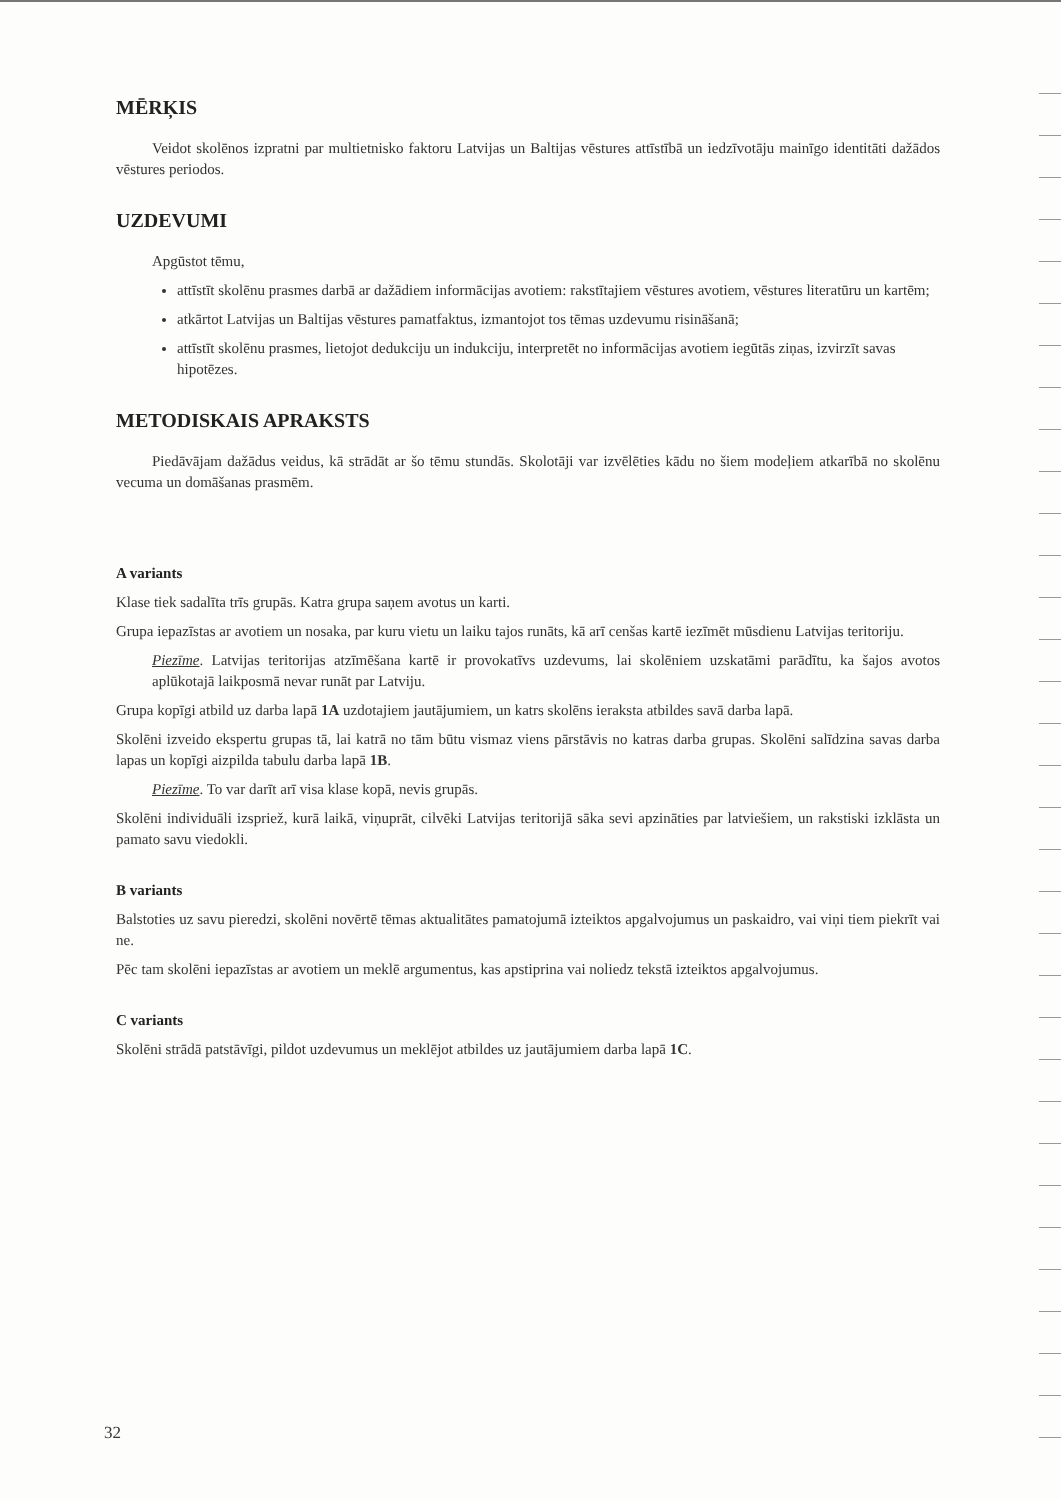MĒRĶIS
Veidot skolēnos izpratni par multietnisko faktoru Latvijas un Baltijas vēstures attīstībā un iedzīvotāju mainīgo identitāti dažādos vēstures periodos.
UZDEVUMI
Apgūstot tēmu,
attīstīt skolēnu prasmes darbā ar dažādiem informācijas avotiem: rakstītajiem vēstures avotiem, vēstures literatūru un kartēm;
atkārtot Latvijas un Baltijas vēstures pamatfaktus, izmantojot tos tēmas uzdevumu risināšanā;
attīstīt skolēnu prasmes, lietojot dedukciju un indukciju, interpretēt no informācijas avotiem iegūtās ziņas, izvirzīt savas hipotēzes.
METODISKAIS APRAKSTS
Piedāvājam dažādus veidus, kā strādāt ar šo tēmu stundās. Skolotāji var izvēlēties kādu no šiem modeļiem atkarībā no skolēnu vecuma un domāšanas prasmēm.
A variants
Klase tiek sadalīta trīs grupās. Katra grupa saņem avotus un karti.
Grupa iepazīstas ar avotiem un nosaka, par kuru vietu un laiku tajos runāts, kā arī cenšas kartē iezīmēt mūsdienu Latvijas teritoriju.
Piezīme. Latvijas teritorijas atzīmēšana kartē ir provokatīvs uzdevums, lai skolēniem uzskatāmi parādītu, ka šajos avotos aplūkotajā laikposmā nevar runāt par Latviju.
Grupa kopīgi atbild uz darba lapā 1A uzdotajiem jautājumiem, un katrs skolēns ieraksta atbildes savā darba lapā.
Skolēni izveido ekspertu grupas tā, lai katrā no tām būtu vismaz viens pārstāvis no katras darba grupas. Skolēni salīdzina savas darba lapas un kopīgi aizpilda tabulu darba lapā 1B.
Piezīme. To var darīt arī visa klase kopā, nevis grupās.
Skolēni individuāli izspriež, kurā laikā, viņuprāt, cilvēki Latvijas teritorijā sāka sevi apzināties par latviešiem, un rakstiski izklāsta un pamato savu viedokli.
B variants
Balstoties uz savu pieredzi, skolēni novērtē tēmas aktualitātes pamatojumā izteiktos apgalvojumus un paskaidro, vai viņi tiem piekrīt vai ne.
Pēc tam skolēni iepazīstas ar avotiem un meklē argumentus, kas apstiprina vai noliedz tekstā izteiktos apgalvojumus.
C variants
Skolēni strādā patstāvīgi, pildot uzdevumus un meklējot atbildes uz jautājumiem darba lapā 1C.
32